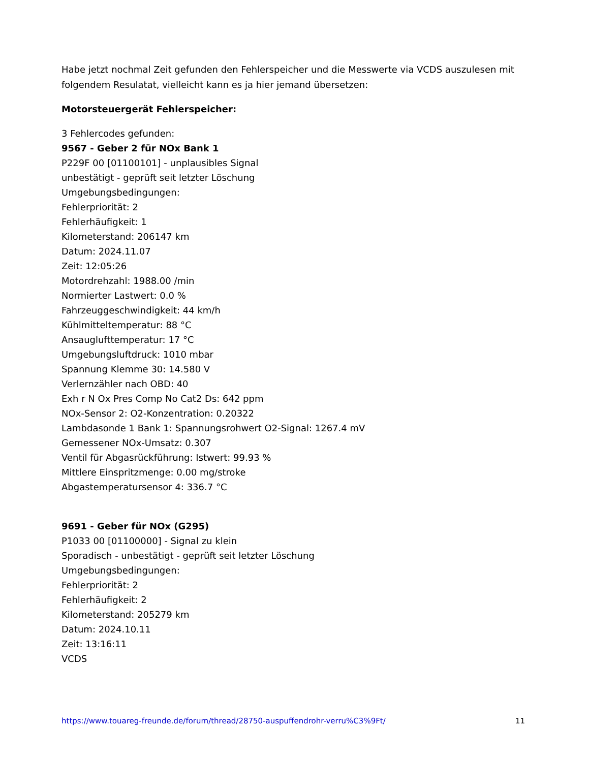Habe jetzt nochmal Zeit gefunden den Fehlerspeicher und die Messwerte via VCDS auszulesen mit folgendem Resulatat, vielleicht kann es ja hier jemand übersetzen:
Motorsteuergerät Fehlerspeicher:
3 Fehlercodes gefunden:
9567 - Geber 2 für NOx Bank 1
P229F 00 [01100101] - unplausibles Signal
unbestätigt - geprüft seit letzter Löschung
Umgebungsbedingungen:
Fehlerpriorität: 2
Fehlerhäufigkeit: 1
Kilometerstand: 206147 km
Datum: 2024.11.07
Zeit: 12:05:26
Motordrehzahl: 1988.00 /min
Normierter Lastwert: 0.0 %
Fahrzeuggeschwindigkeit: 44 km/h
Kühlmitteltemperatur: 88 °C
Ansauglufttemperatur: 17 °C
Umgebungsluftdruck: 1010 mbar
Spannung Klemme 30: 14.580 V
Verlernzähler nach OBD: 40
Exh r N Ox Pres Comp No Cat2 Ds: 642 ppm
NOx-Sensor 2: O2-Konzentration: 0.20322
Lambdasonde 1 Bank 1: Spannungsrohwert O2-Signal: 1267.4 mV
Gemessener NOx-Umsatz: 0.307
Ventil für Abgasrückführung: Istwert: 99.93 %
Mittlere Einspritzmenge: 0.00 mg/stroke
Abgastemperatursensor 4: 336.7 °C
9691 - Geber für NOx (G295)
P1033 00 [01100000] - Signal zu klein
Sporadisch - unbestätigt - geprüft seit letzter Löschung
Umgebungsbedingungen:
Fehlerpriorität: 2
Fehlerhäufigkeit: 2
Kilometerstand: 205279 km
Datum: 2024.10.11
Zeit: 13:16:11
VCDS
https://www.touareg-freunde.de/forum/thread/28750-auspuffendrohr-verru%C3%9Ft/ 11